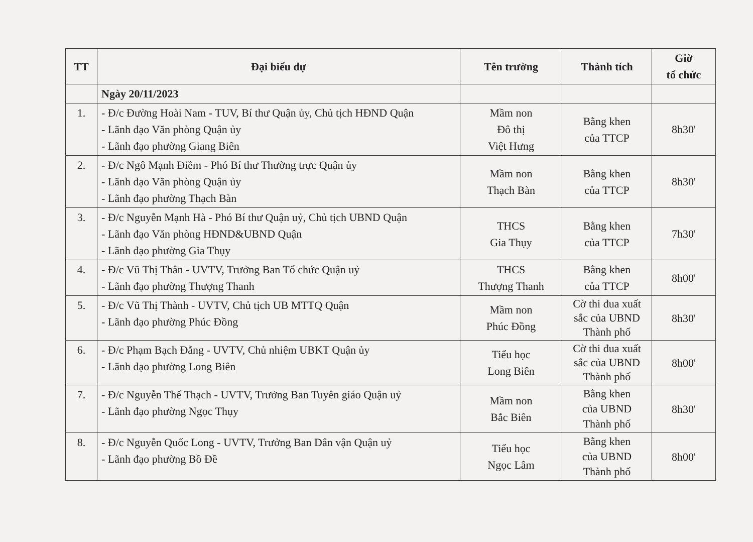| TT | Đại biểu dự | Tên trường | Thành tích | Giờ tổ chức |
| --- | --- | --- | --- | --- |
| | Ngày 20/11/2023 | | | |
| 1. | - Đ/c Đường Hoài Nam - TUV, Bí thư Quận ủy, Chủ tịch HĐND Quận - Lãnh đạo Văn phòng Quận ủy - Lãnh đạo phường Giang Biên | Mầm non Đô thị Việt Hưng | Bằng khen của TTCP | 8h30' |
| 2. | - Đ/c Ngô Mạnh Điềm - Phó Bí thư Thường trực Quận ủy - Lãnh đạo Văn phòng Quận ủy - Lãnh đạo phường Thạch Bàn | Mầm non Thạch Bàn | Bằng khen của TTCP | 8h30' |
| 3. | - Đ/c Nguyễn Mạnh Hà - Phó Bí thư Quận uỷ, Chủ tịch UBND Quận - Lãnh đạo Văn phòng HĐND&UBND Quận - Lãnh đạo phường Gia Thụy | THCS Gia Thụy | Bằng khen của TTCP | 7h30' |
| 4. | - Đ/c Vũ Thị Thân - UVTV, Trưởng Ban Tổ chức Quận uỷ - Lãnh đạo phường Thượng Thanh | THCS Thượng Thanh | Bằng khen của TTCP | 8h00' |
| 5. | - Đ/c Vũ Thị Thành - UVTV, Chủ tịch UB MTTQ Quận - Lãnh đạo phường Phúc Đồng | Mầm non Phúc Đồng | Cờ thi đua xuất sắc của UBND Thành phố | 8h30' |
| 6. | - Đ/c Phạm Bạch Đằng - UVTV, Chủ nhiệm UBKT Quận ủy - Lãnh đạo phường Long Biên | Tiểu học Long Biên | Cờ thi đua xuất sắc của UBND Thành phố | 8h00' |
| 7. | - Đ/c Nguyễn Thế Thạch - UVTV, Trưởng Ban Tuyên giáo Quận uỷ - Lãnh đạo phường Ngọc Thụy | Mầm non Bắc Biên | Bằng khen của UBND Thành phố | 8h30' |
| 8. | - Đ/c Nguyễn Quốc Long - UVTV, Trưởng Ban Dân vận Quận uỷ - Lãnh đạo phường Bồ Đề | Tiểu học Ngọc Lâm | Bằng khen của UBND Thành phố | 8h00' |